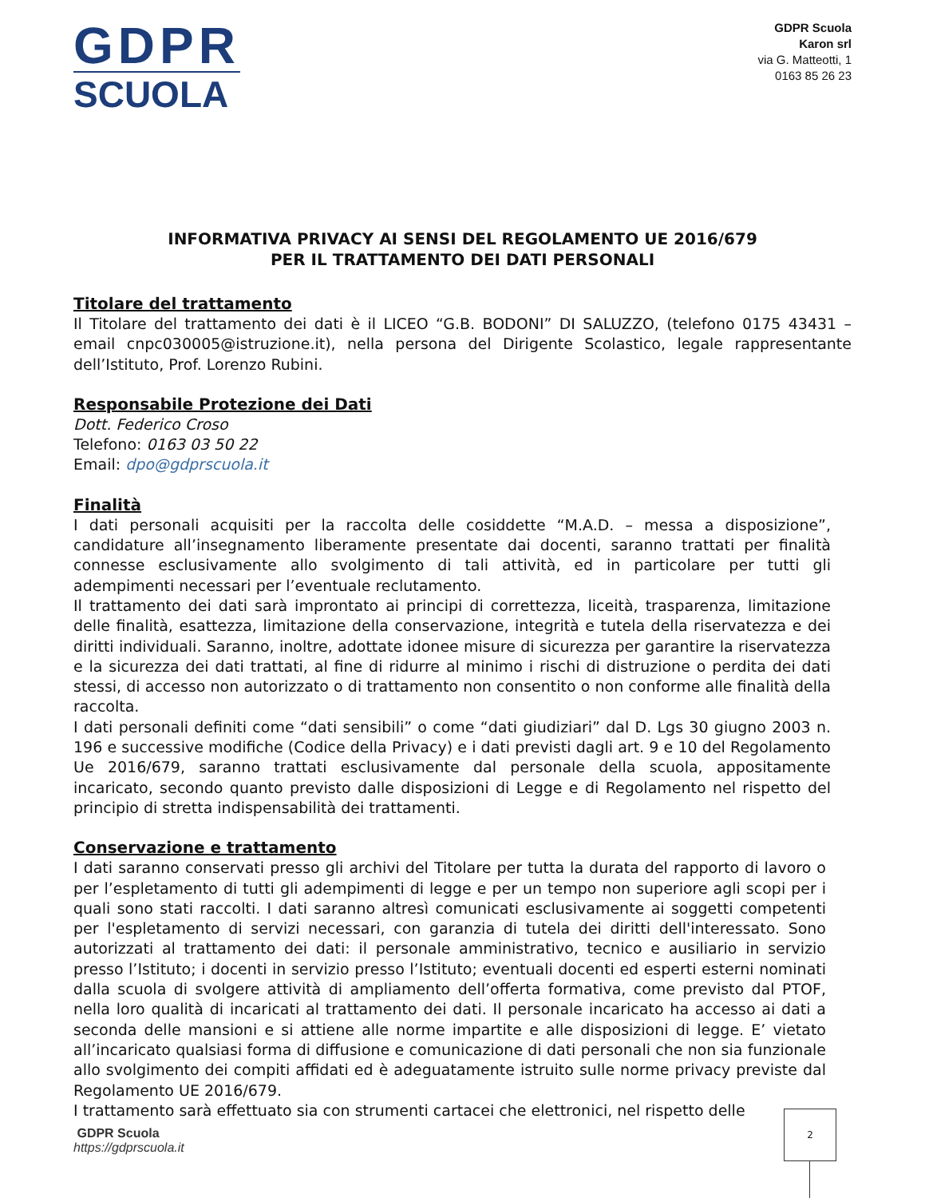GDPR
SCUOLA
GDPR Scuola
Karon srl
via G. Matteotti, 1
0163 85 26 23
INFORMATIVA PRIVACY AI SENSI DEL REGOLAMENTO UE 2016/679
PER IL TRATTAMENTO DEI DATI PERSONALI
Titolare del trattamento
Il Titolare del trattamento dei dati è il LICEO “G.B. BODONI” DI SALUZZO, (telefono 0175 43431 – email cnpc030005@istruzione.it), nella persona del Dirigente Scolastico, legale rappresentante dell’Istituto, Prof. Lorenzo Rubini.
Responsabile Protezione dei Dati
Dott. Federico Croso
Telefono: 0163 03 50 22
Email: dpo@gdprscuola.it
Finalità
I dati personali acquisiti per la raccolta delle cosiddette “M.A.D. – messa a disposizione”, candidature all’insegnamento liberamente presentate dai docenti, saranno trattati per finalità connesse esclusivamente allo svolgimento di tali attività, ed in particolare per tutti gli adempimenti necessari per l’eventuale reclutamento.
Il trattamento dei dati sarà improntato ai principi di correttezza, liceità, trasparenza, limitazione delle finalità, esattezza, limitazione della conservazione, integrità e tutela della riservatezza e dei diritti individuali. Saranno, inoltre, adottate idonee misure di sicurezza per garantire la riservatezza e la sicurezza dei dati trattati, al fine di ridurre al minimo i rischi di distruzione o perdita dei dati stessi, di accesso non autorizzato o di trattamento non consentito o non conforme alle finalità della raccolta.
I dati personali definiti come “dati sensibili” o come “dati giudiziari” dal D. Lgs 30 giugno 2003 n. 196 e successive modifiche (Codice della Privacy) e i dati previsti dagli art. 9 e 10 del Regolamento Ue 2016/679, saranno trattati esclusivamente dal personale della scuola, appositamente incaricato, secondo quanto previsto dalle disposizioni di Legge e di Regolamento nel rispetto del principio di stretta indispensabilità dei trattamenti.
Conservazione e trattamento
I dati saranno conservati presso gli archivi del Titolare per tutta la durata del rapporto di lavoro o per l’espletamento di tutti gli adempimenti di legge e per un tempo non superiore agli scopi per i quali sono stati raccolti. I dati saranno altresì comunicati esclusivamente ai soggetti competenti per l'espletamento di servizi necessari, con garanzia di tutela dei diritti dell'interessato. Sono autorizzati al trattamento dei dati: il personale amministrativo, tecnico e ausiliario in servizio presso l’Istituto; i docenti in servizio presso l’Istituto; eventuali docenti ed esperti esterni nominati dalla scuola di svolgere attività di ampliamento dell’offerta formativa, come previsto dal PTOF, nella loro qualità di incaricati al trattamento dei dati. Il personale incaricato ha accesso ai dati a seconda delle mansioni e si attiene alle norme impartite e alle disposizioni di legge. E’ vietato all’incaricato qualsiasi forma di diffusione e comunicazione di dati personali che non sia funzionale allo svolgimento dei compiti affidati ed è adeguatamente istruito sulle norme privacy previste dal Regolamento UE 2016/679.
I trattamento sarà effettuato sia con strumenti cartacei che elettronici, nel rispetto delle
GDPR Scuola
https://gdprscuola.it
2